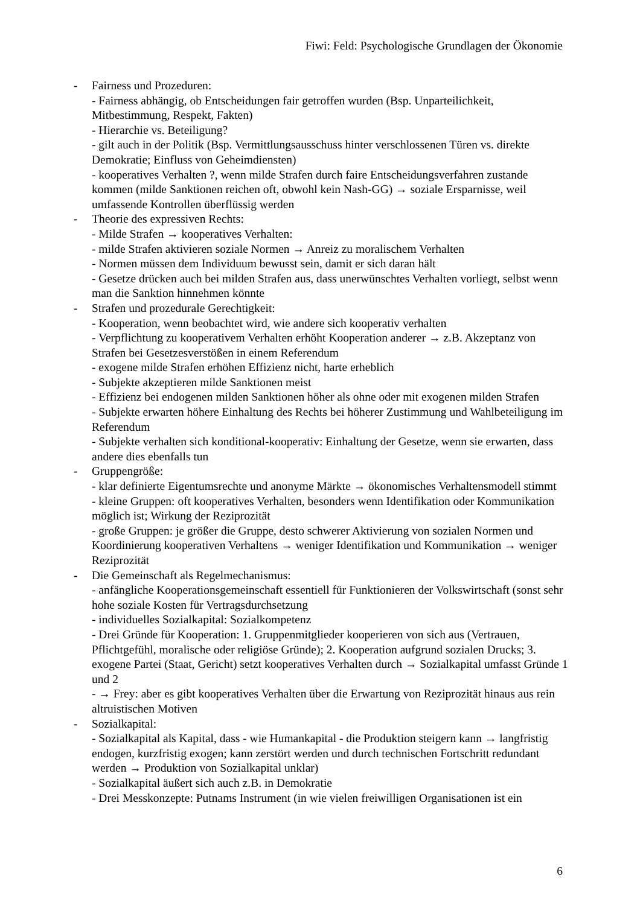Fiwi: Feld: Psychologische Grundlagen der Ökonomie
- Fairness und Prozeduren:
- Fairness abhängig, ob Entscheidungen fair getroffen wurden (Bsp. Unparteilichkeit, Mitbestimmung, Respekt, Fakten)
- Hierarchie vs. Beteiligung?
- gilt auch in der Politik (Bsp. Vermittlungsausschuss hinter verschlossenen Türen vs. direkte Demokratie; Einfluss von Geheimdiensten)
- kooperatives Verhalten ?, wenn milde Strafen durch faire Entscheidungsverfahren zustande kommen (milde Sanktionen reichen oft, obwohl kein Nash-GG) → soziale Ersparnisse, weil umfassende Kontrollen überflüssig werden
- Theorie des expressiven Rechts:
- Milde Strafen → kooperatives Verhalten:
- milde Strafen aktivieren soziale Normen → Anreiz zu moralischem Verhalten
- Normen müssen dem Individuum bewusst sein, damit er sich daran hält
- Gesetze drücken auch bei milden Strafen aus, dass unerwünschtes Verhalten vorliegt, selbst wenn man die Sanktion hinnehmen könnte
- Strafen und prozedurale Gerechtigkeit:
- Kooperation, wenn beobachtet wird, wie andere sich kooperativ verhalten
- Verpflichtung zu kooperativem Verhalten erhöht Kooperation anderer → z.B. Akzeptanz von Strafen bei Gesetzesverstößen in einem Referendum
- exogene milde Strafen erhöhen Effizienz nicht, harte erheblich
- Subjekte akzeptieren milde Sanktionen meist
- Effizienz bei endogenen milden Sanktionen höher als ohne oder mit exogenen milden Strafen
- Subjekte erwarten höhere Einhaltung des Rechts bei höherer Zustimmung und Wahlbeteiligung im Referendum
- Subjekte verhalten sich konditional-kooperativ: Einhaltung der Gesetze, wenn sie erwarten, dass andere dies ebenfalls tun
- Gruppengröße:
- klar definierte Eigentumsrechte und anonyme Märkte → ökonomisches Verhaltensmodell stimmt
- kleine Gruppen: oft kooperatives Verhalten, besonders wenn Identifikation oder Kommunikation möglich ist; Wirkung der Reziprozität
- große Gruppen: je größer die Gruppe, desto schwerer Aktivierung von sozialen Normen und Koordinierung kooperativen Verhaltens → weniger Identifikation und Kommunikation → weniger Reziprozität
- Die Gemeinschaft als Regelmechanismus:
- anfängliche Kooperationsgemeinschaft essentiell für Funktionieren der Volkswirtschaft (sonst sehr hohe soziale Kosten für Vertragsdurchsetzung
- individuelles Sozialkapital: Sozialkompetenz
- Drei Gründe für Kooperation: 1. Gruppenmitglieder kooperieren von sich aus (Vertrauen, Pflichtgefühl, moralische oder religiöse Gründe); 2. Kooperation aufgrund sozialen Drucks; 3. exogene Partei (Staat, Gericht) setzt kooperatives Verhalten durch → Sozialkapital umfasst Gründe 1 und 2
- → Frey: aber es gibt kooperatives Verhalten über die Erwartung von Reziprozität hinaus aus rein altruistischen Motiven
- Sozialkapital:
- Sozialkapital als Kapital, dass - wie Humankapital - die Produktion steigern kann → langfristig endogen, kurzfristig exogen; kann zerstört werden und durch technischen Fortschritt redundant werden → Produktion von Sozialkapital unklar)
- Sozialkapital äußert sich auch z.B. in Demokratie
- Drei Messkonzepte: Putnams Instrument (in wie vielen freiwilligen Organisationen ist ein
6